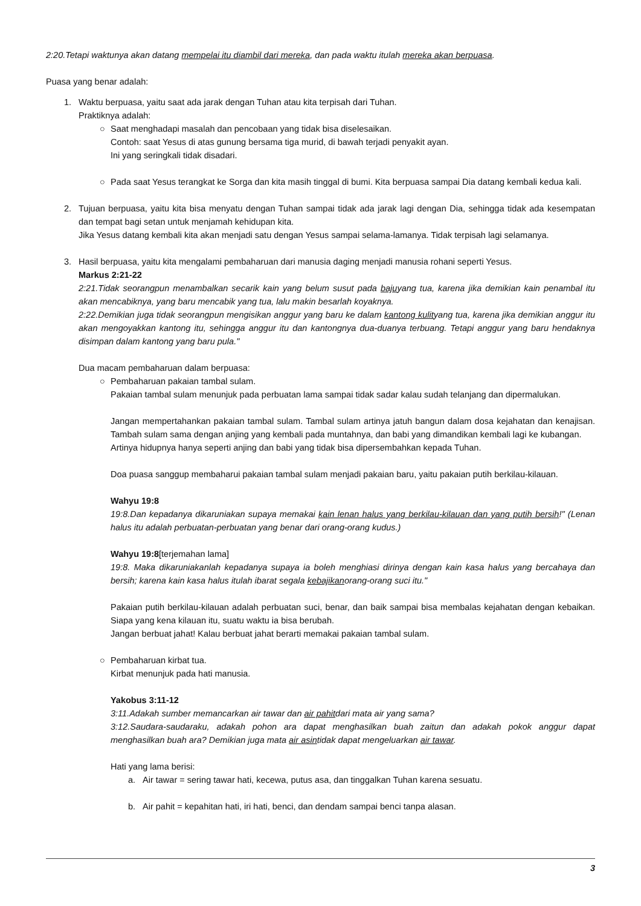2:20.Tetapi waktunya akan datang mempelai itu diambil dari mereka, dan pada waktu itulah mereka akan berpuasa.
Puasa yang benar adalah:
1. Waktu berpuasa, yaitu saat ada jarak dengan Tuhan atau kita terpisah dari Tuhan.
Praktiknya adalah:
○ Saat menghadapi masalah dan pencobaan yang tidak bisa diselesaikan.
Contoh: saat Yesus di atas gunung bersama tiga murid, di bawah terjadi penyakit ayan.
Ini yang seringkali tidak disadari.
○ Pada saat Yesus terangkat ke Sorga dan kita masih tinggal di bumi. Kita berpuasa sampai Dia datang kembali kedua kali.
2. Tujuan berpuasa, yaitu kita bisa menyatu dengan Tuhan sampai tidak ada jarak lagi dengan Dia, sehingga tidak ada kesempatan dan tempat bagi setan untuk menjamah kehidupan kita.
Jika Yesus datang kembali kita akan menjadi satu dengan Yesus sampai selama-lamanya. Tidak terpisah lagi selamanya.
3. Hasil berpuasa, yaitu kita mengalami pembaharuan dari manusia daging menjadi manusia rohani seperti Yesus.
Markus 2:21-22
2:21.Tidak seorangpun menambalkan secarik kain yang belum susut pada bajuyang tua, karena jika demikian kain penambal itu akan mencabiknya, yang baru mencabik yang tua, lalu makin besarlah koyaknya.
2:22.Demikian juga tidak seorangpun mengisikan anggur yang baru ke dalam kantong kulityang tua, karena jika demikian anggur itu akan mengoyakkan kantong itu, sehingga anggur itu dan kantongnya dua-duanya terbuang. Tetapi anggur yang baru hendaknya disimpan dalam kantong yang baru pula."
Dua macam pembaharuan dalam berpuasa:
○ Pembaharuan pakaian tambal sulam.
Pakaian tambal sulam menunjuk pada perbuatan lama sampai tidak sadar kalau sudah telanjang dan dipermalukan.
Jangan mempertahankan pakaian tambal sulam. Tambal sulam artinya jatuh bangun dalam dosa kejahatan dan kenajisan. Tambah sulam sama dengan anjing yang kembali pada muntahnya, dan babi yang dimandikan kembali lagi ke kubangan.
Artinya hidupnya hanya seperti anjing dan babi yang tidak bisa dipersembahkan kepada Tuhan.
Doa puasa sanggup membaharui pakaian tambal sulam menjadi pakaian baru, yaitu pakaian putih berkilau-kilauan.
Wahyu 19:8
19:8.Dan kepadanya dikaruniakan supaya memakai kain lenan halus yang berkilau-kilauan dan yang putih bersih!" (Lenan halus itu adalah perbuatan-perbuatan yang benar dari orang-orang kudus.)
Wahyu 19:8[terjemahan lama]
19:8. Maka dikaruniakanlah kepadanya supaya ia boleh menghiasi dirinya dengan kain kasa halus yang bercahaya dan bersih; karena kain kasa halus itulah ibarat segala kebajikanorang-orang suci itu."
Pakaian putih berkilau-kilauan adalah perbuatan suci, benar, dan baik sampai bisa membalas kejahatan dengan kebaikan. Siapa yang kena kilauan itu, suatu waktu ia bisa berubah.
Jangan berbuat jahat! Kalau berbuat jahat berarti memakai pakaian tambal sulam.
○ Pembaharuan kirbat tua.
Kirbat menunjuk pada hati manusia.
Yakobus 3:11-12
3:11.Adakah sumber memancarkan air tawar dan air pahitdari mata air yang sama?
3:12.Saudara-saudaraku, adakah pohon ara dapat menghasilkan buah zaitun dan adakah pokok anggur dapat menghasilkan buah ara? Demikian juga mata air asintidak dapat mengeluarkan air tawar.
Hati yang lama berisi:
a. Air tawar = sering tawar hati, kecewa, putus asa, dan tinggalkan Tuhan karena sesuatu.
b. Air pahit = kepahitan hati, iri hati, benci, dan dendam sampai benci tanpa alasan.
3